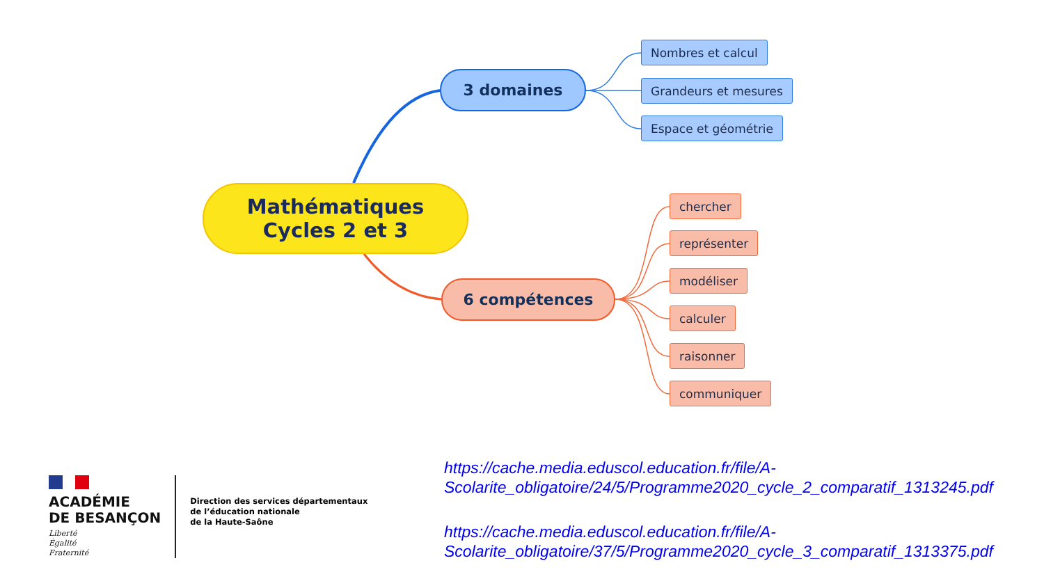Mathématiques
Cycles 2 et 3
3 domaines
Nombres et calcul
Grandeurs et mesures
Espace et géométrie
6 compétences
chercher
représenter
modéliser
calculer
raisonner
communiquer
ACADÉMIE
DE BESANÇON
Liberté
Égalité
Fraternité
Direction des services départementaux
de l’éducation nationale
de la Haute-Saône
https://cache.media.eduscol.education.fr/file/A-
Scolarite_obligatoire/24/5/Programme2020_cycle_2_comparatif_1313245.pdf
https://cache.media.eduscol.education.fr/file/A-
Scolarite_obligatoire/37/5/Programme2020_cycle_3_comparatif_1313375.pdf